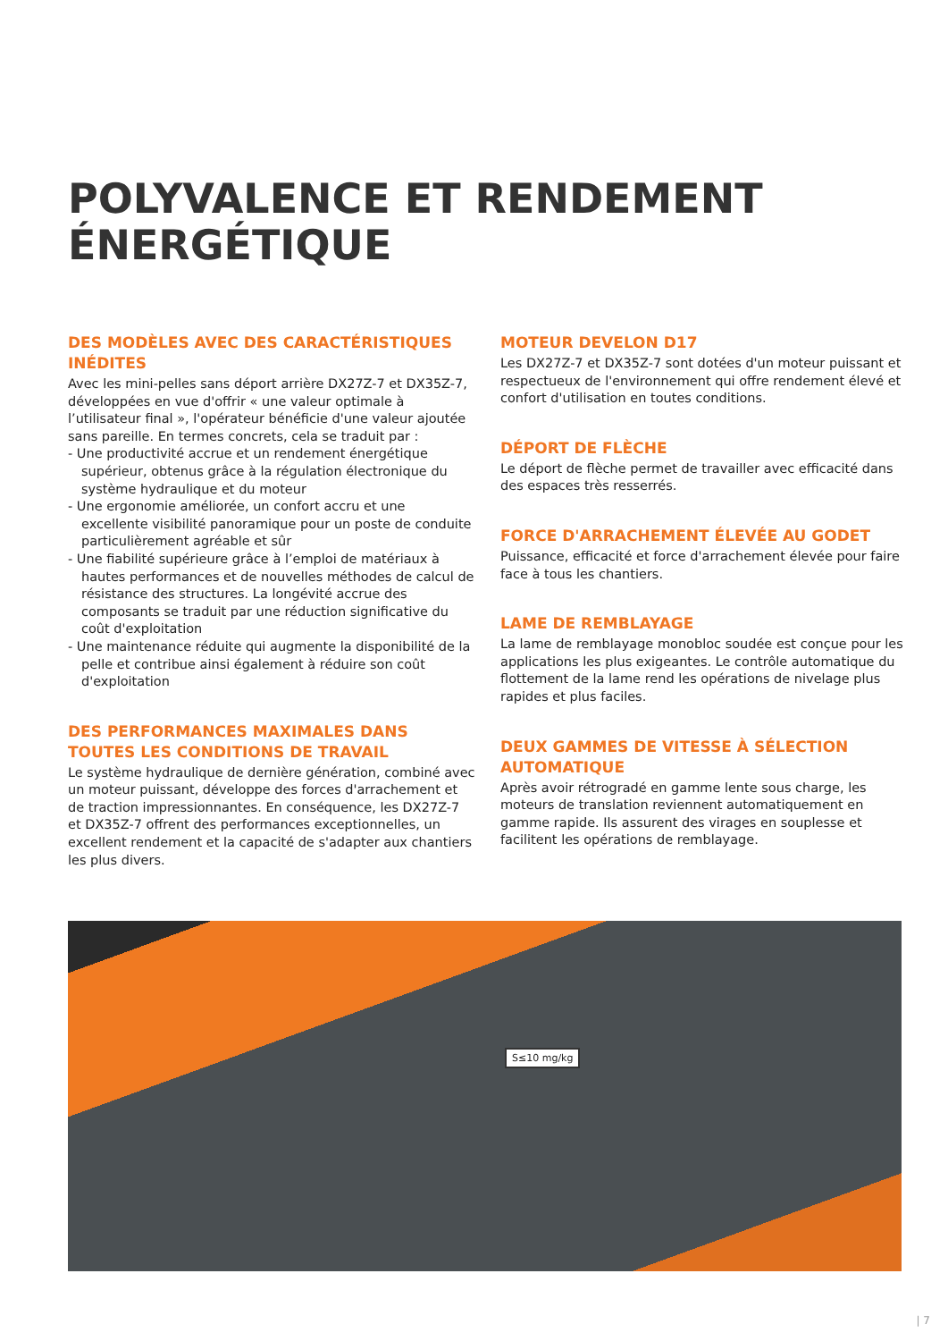POLYVALENCE ET RENDEMENT
ÉNERGÉTIQUE
DES MODÈLES AVEC DES CARACTÉRISTIQUES INÉDITES
Avec les mini-pelles sans déport arrière DX27Z-7 et DX35Z-7, développées en vue d'offrir « une valeur optimale à l’utilisateur final », l'opérateur bénéficie d'une valeur ajoutée sans pareille. En termes concrets, cela se traduit par :
- Une productivité accrue et un rendement énergétique supérieur, obtenus grâce à la régulation électronique du système hydraulique et du moteur
- Une ergonomie améliorée, un confort accru et une excellente visibilité panoramique pour un poste de conduite particulièrement agréable et sûr
- Une fiabilité supérieure grâce à l’emploi de matériaux à hautes performances et de nouvelles méthodes de calcul de résistance des structures. La longévité accrue des composants se traduit par une réduction significative du coût d'exploitation
- Une maintenance réduite qui augmente la disponibilité de la pelle et contribue ainsi également à réduire son coût d'exploitation
DES PERFORMANCES MAXIMALES DANS TOUTES LES CONDITIONS DE TRAVAIL
Le système hydraulique de dernière génération, combiné avec un moteur puissant, développe des forces d'arrachement et de traction impressionnantes. En conséquence, les DX27Z-7 et DX35Z-7 offrent des performances exceptionnelles, un excellent rendement et la capacité de s'adapter aux chantiers les plus divers.
MOTEUR DEVELON D17
Les DX27Z-7 et DX35Z-7 sont dotées d'un moteur puissant et respectueux de l'environnement qui offre rendement élevé et confort d'utilisation en toutes conditions.
DÉPORT DE FLÈCHE
Le déport de flèche permet de travailler avec efficacité dans des espaces très resserrés.
FORCE D'ARRACHEMENT ÉLEVÉE AU GODET
Puissance, efficacité et force d'arrachement élevée pour faire face à tous les chantiers.
LAME DE REMBLAYAGE
La lame de remblayage monobloc soudée est conçue pour les applications les plus exigeantes. Le contrôle automatique du flottement de la lame rend les opérations de nivelage plus rapides et plus faciles.
DEUX GAMMES DE VITESSE À SÉLECTION AUTOMATIQUE
Après avoir rétrogradé en gamme lente sous charge, les moteurs de translation reviennent automatiquement en gamme rapide. Ils assurent des virages en souplesse et facilitent les opérations de remblayage.
S≤10 mg/kg
| 7